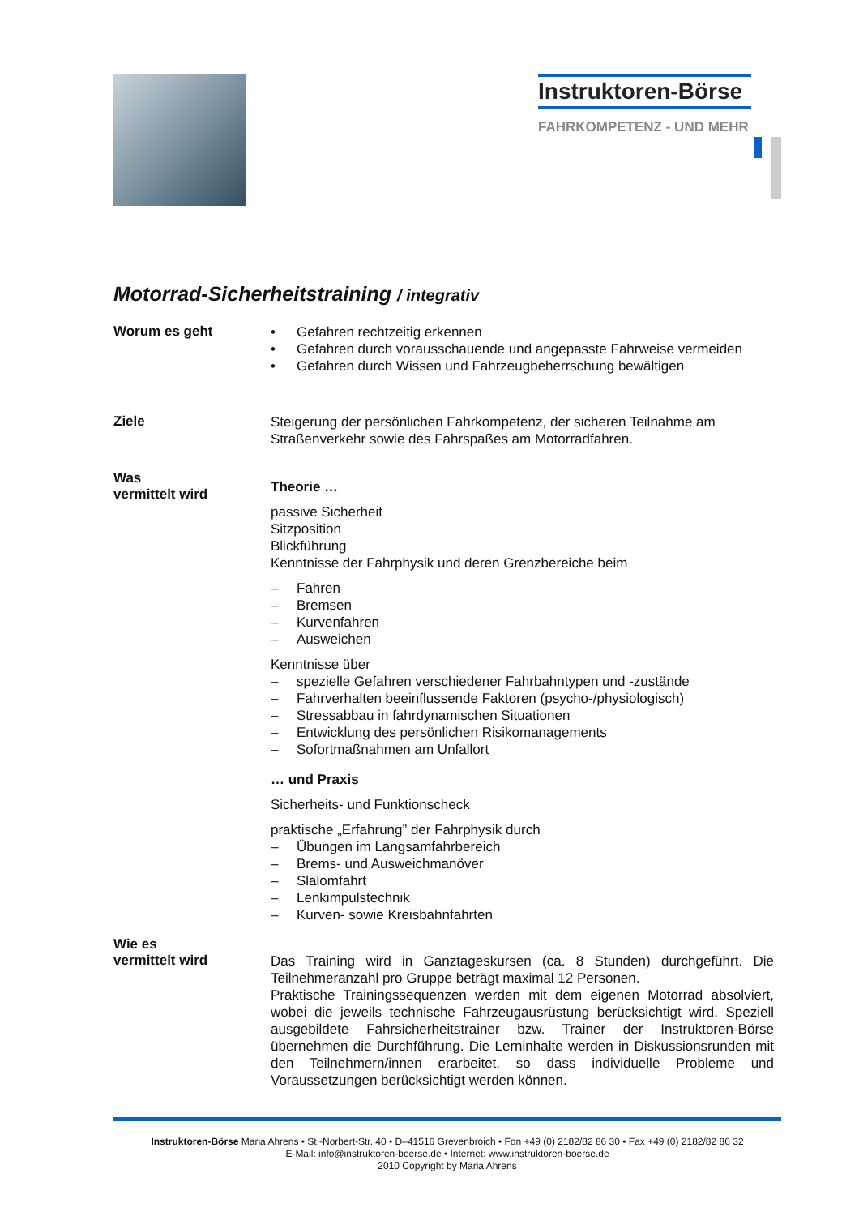Instruktoren-Börse
FAHRKOMPETENZ - UND MEHR
Motorrad-Sicherheitstraining / integrativ
Worum es geht
• Gefahren rechtzeitig erkennen
• Gefahren durch vorausschauende und angepasste Fahrweise vermeiden
• Gefahren durch Wissen und Fahrzeugbeherrschung bewältigen
Ziele
Steigerung der persönlichen Fahrkompetenz, der sicheren Teilnahme am Straßenverkehr sowie des Fahrspaßes am Motorradfahren.
Was
vermittelt wird
Theorie …
passive Sicherheit
Sitzposition
Blickführung
Kenntnisse der Fahrphysik und deren Grenzbereiche beim
– Fahren
– Bremsen
– Kurvenfahren
– Ausweichen
Kenntnisse über
– spezielle Gefahren verschiedener Fahrbahntypen und -zustände
– Fahrverhalten beeinflussende Faktoren (psycho-/physiologisch)
– Stressabbau in fahrdynamischen Situationen
– Entwicklung des persönlichen Risikomanagements
– Sofortmaßnahmen am Unfallort
… und Praxis
Sicherheits- und Funktionscheck
praktische „Erfahrung” der Fahrphysik durch
– Übungen im Langsamfahrbereich
– Brems- und Ausweichmanöver
– Slalomfahrt
– Lenkimpulstechnik
– Kurven- sowie Kreisbahnfahrten
Wie es
vermittelt wird
Das Training wird in Ganztageskursen (ca. 8 Stunden) durchgeführt. Die Teilnehmeranzahl pro Gruppe beträgt maximal 12 Personen.
Praktische Trainingssequenzen werden mit dem eigenen Motorrad absolviert, wobei die jeweils technische Fahrzeugausrüstung berücksichtigt wird. Speziell ausgebildete Fahrsicherheitstrainer bzw. Trainer der Instruktoren-Börse übernehmen die Durchführung. Die Lerninhalte werden in Diskussionsrunden mit den Teilnehmern/innen erarbeitet, so dass individuelle Probleme und Voraussetzungen berücksichtigt werden können.
Instruktoren-Börse Maria Ahrens • St.-Norbert-Str. 40 • D–41516 Grevenbroich • Fon +49 (0) 2182/82 86 30 • Fax +49 (0) 2182/82 86 32
E-Mail: info@instruktoren-boerse.de • Internet: www.instruktoren-boerse.de
2010 Copyright by Maria Ahrens